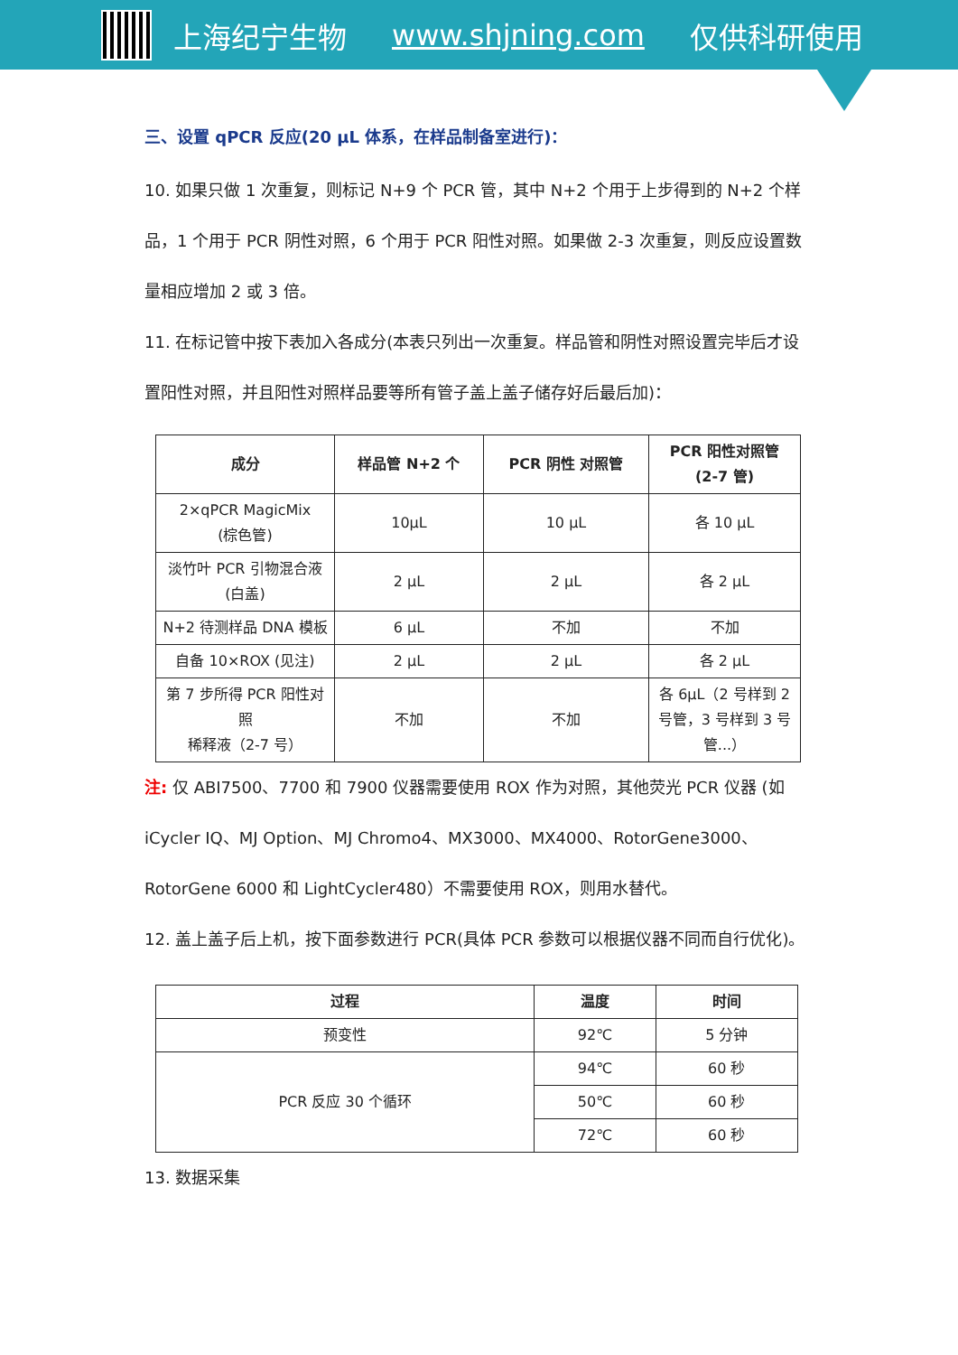上海纪宁生物 www.shjning.com 仅供科研使用
三、设置 qPCR 反应(20 µL 体系，在样品制备室进行)：
10. 如果只做 1 次重复，则标记 N+9 个 PCR 管，其中 N+2 个用于上步得到的 N+2 个样品，1 个用于 PCR 阴性对照，6 个用于 PCR 阳性对照。如果做 2-3 次重复，则反应设置数量相应增加 2 或 3 倍。
11. 在标记管中按下表加入各成分(本表只列出一次重复。样品管和阴性对照设置完毕后才设置阳性对照，并且阳性对照样品要等所有管子盖上盖子储存好后最后加)：
| 成分 | 样品管 N+2 个 | PCR 阴性 对照管 | PCR 阳性对照管 (2-7 管) |
| --- | --- | --- | --- |
| 2×qPCR MagicMix (棕色管) | 10µL | 10 µL | 各 10 µL |
| 淡竹叶 PCR 引物混合液 (白盖) | 2 µL | 2 µL | 各 2 µL |
| N+2 待测样品 DNA 模板 | 6 µL | 不加 | 不加 |
| 自备 10×ROX (见注) | 2 µL | 2 µL | 各 2 µL |
| 第 7 步所得 PCR 阳性对照 稀释液（2-7 号） | 不加 | 不加 | 各 6µL（2 号样到 2 号管，3 号样到 3 号管...） |
注: 仅 ABI7500、7700 和 7900 仪器需要使用 ROX 作为对照，其他荧光 PCR 仪器 (如 iCycler IQ、MJ Option、MJ Chromo4、MX3000、MX4000、RotorGene3000、RotorGene 6000 和 LightCycler480）不需要使用 ROX，则用水替代。
12. 盖上盖子后上机，按下面参数进行 PCR(具体 PCR 参数可以根据仪器不同而自行优化)。
| 过程 | 温度 | 时间 |
| --- | --- | --- |
| 预变性 | 92℃ | 5 分钟 |
| PCR 反应 30 个循环 | 94℃ | 60 秒 |
| | 50℃ | 60 秒 |
| | 72℃ | 60 秒 |
13. 数据采集